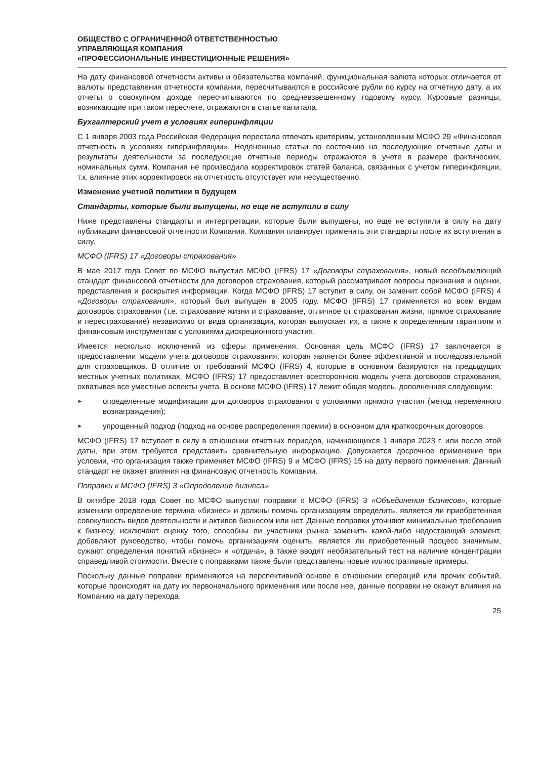ОБЩЕСТВО С ОГРАНИЧЕННОЙ ОТВЕТСТВЕННОСТЬЮ
УПРАВЛЯЮЩАЯ КОМПАНИЯ
«ПРОФЕССИОНАЛЬНЫЕ ИНВЕСТИЦИОННЫЕ РЕШЕНИЯ»
На дату финансовой отчетности активы и обязательства компаний, функциональная валюта которых отличается от валюты представления отчетности компании, пересчитываются в российские рубли по курсу на отчетную дату, а их отчеты о совокупном доходе пересчитываются по средневзвешенному годовому курсу. Курсовые разницы, возникающие при таком пересчете, отражаются в статье капитала.
Бухгалтерский учет в условиях гиперинфляции
С 1 января 2003 года Российская Федерация перестала отвечать критериям, установленным МСФО 29 «Финансовая отчетность в условиях гиперинфляции». Неденежные статьи по состоянию на последующие отчетные даты и результаты деятельности за последующие отчетные периоды отражаются в учете в размере фактических, номинальных сумм. Компания не производила корректировок статей баланса, связанных с учетом гиперинфляции, т.к. влияние этих корректировок на отчетность отсутствует или несущественно.
Изменение учетной политики в будущем
Стандарты, которые были выпущены, но еще не вступили в силу
Ниже представлены стандарты и интерпретации, которые были выпущены, но еще не вступили в силу на дату публикации финансовой отчетности Компании. Компания планирует применить эти стандарты после их вступления в силу.
МСФО (IFRS) 17 «Договоры страхования»
В мае 2017 года Совет по МСФО выпустил МСФО (IFRS) 17 «Договоры страхования», новый всеобъемлющий стандарт финансовой отчетности для договоров страхования, который рассматривает вопросы признания и оценки, представления и раскрытия информации. Когда МСФО (IFRS) 17 вступит в силу, он заменит собой МСФО (IFRS) 4 «Договоры страхования», который был выпущен в 2005 году. МСФО (IFRS) 17 применяется ко всем видам договоров страхования (т.е. страхование жизни и страхование, отличное от страхования жизни, прямое страхование и перестрахование) независимо от вида организации, которая выпускает их, а также к определенным гарантиям и финансовым инструментам с условиями дискреционного участия.
Имеется несколько исключений из сферы применения. Основная цель МСФО (IFRS) 17 заключается в предоставлении модели учета договоров страхования, которая является более эффективной и последовательной для страховщиков. В отличие от требований МСФО (IFRS) 4, которые в основном базируются на предыдущих местных учетных политиках, МСФО (IFRS) 17 предоставляет всестороннюю модель учета договоров страхования, охватывая все уместные аспекты учета. В основе МСФО (IFRS) 17 лежит общая модель, дополненная следующим:
► определенные модификации для договоров страхования с условиями прямого участия (метод переменного вознаграждения);
► упрощенный подход (подход на основе распределения премии) в основном для краткосрочных договоров.
МСФО (IFRS) 17 вступает в силу в отношении отчетных периодов, начинающихся 1 января 2023 г. или после этой даты, при этом требуется представить сравнительную информацию. Допускается досрочное применение при условии, что организация также применяет МСФО (IFRS) 9 и МСФО (IFRS) 15 на дату первого применения. Данный стандарт не окажет влияния на финансовую отчетность Компании.
Поправки к МСФО (IFRS) 3 «Определение бизнеса»
В октябре 2018 года Совет по МСФО выпустил поправки к МСФО (IFRS) 3 «Объединения бизнесов», которые изменили определение термина «бизнес» и должны помочь организациям определить, является ли приобретенная совокупность видов деятельности и активов бизнесом или нет. Данные поправки уточняют минимальные требования к бизнесу, исключают оценку того, способны ли участники рынка заменить какой-либо недостающий элемент, добавляют руководство, чтобы помочь организациям оценить, является ли приобретенный процесс значимым, сужают определения понятий «бизнес» и «отдача», а также вводят необязательный тест на наличие концентрации справедливой стоимости. Вместе с поправками также были представлены новые иллюстративные примеры.
Поскольку данные поправки применяются на перспективной основе в отношении операций или прочих событий, которые происходят на дату их первоначального применения или после нее, данные поправки не окажут влияния на Компанию на дату перехода.
25